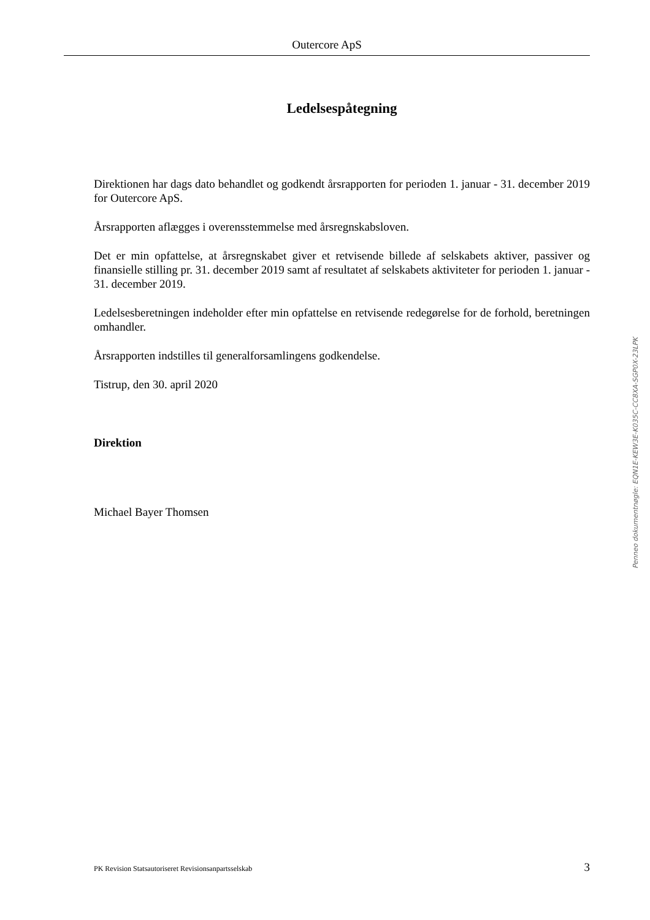Outercore ApS
Ledelsespåtegning
Direktionen har dags dato behandlet og godkendt årsrapporten for perioden 1. januar - 31. december 2019 for Outercore ApS.
Årsrapporten aflægges i overensstemmelse med årsregnskabsloven.
Det er min opfattelse, at årsregnskabet giver et retvisende billede af selskabets aktiver, passiver og finansielle stilling pr. 31. december 2019 samt af resultatet af selskabets aktiviteter for perioden 1. januar - 31. december 2019.
Ledelsesberetningen indeholder efter min opfattelse en retvisende redegørelse for de forhold, beretningen omhandler.
Årsrapporten indstilles til generalforsamlingens godkendelse.
Tistrup, den 30. april 2020
Direktion
Michael Bayer Thomsen
Penneo dokumentnøgle: EQN1E-KEW3E-K035C-CC8XA-SGP0X-23LPK
PK Revision Statsautoriseret Revisionsanpartsselskab 3